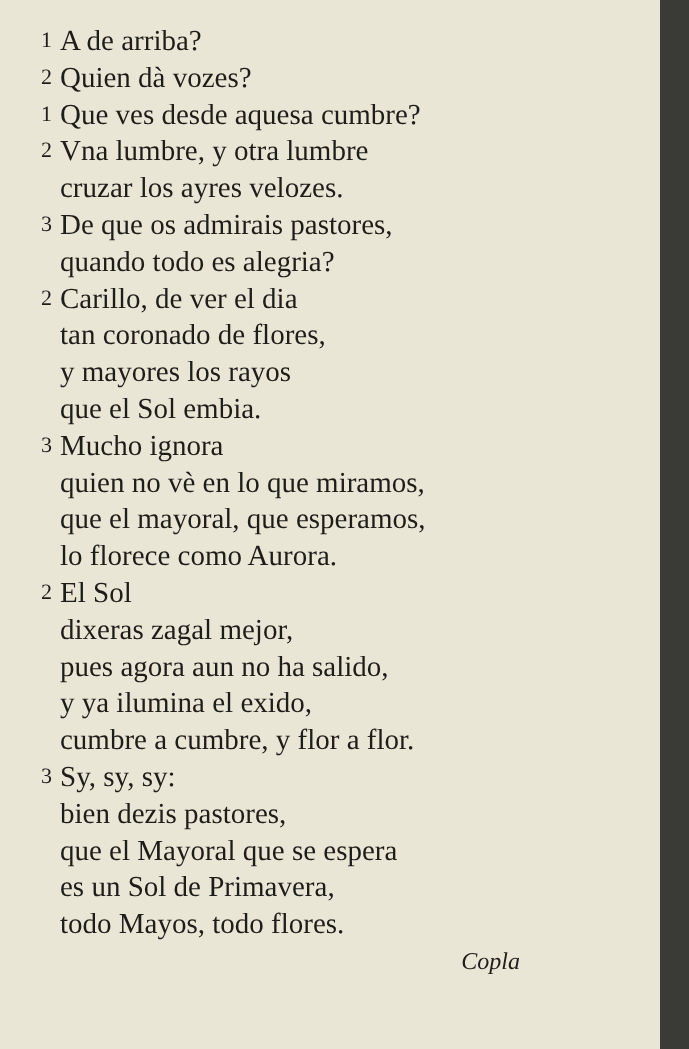1 A de arriba?
2 Quien dà vozes?
1 Que ves desde aquesa cumbre?
2 Vna lumbre, y otra lumbre
cruzar los ayres velozes.
3 De que os admirais pastores,
quando todo es alegria?
2 Carillo, de ver el dia
tan coronado de flores,
y mayores los rayos
que el Sol embia.
3 Mucho ignora
quien no vè en lo que miramos,
que el mayoral, que esperamos,
lo florece como Aurora.
2 El Sol
dixeras zagal mejor,
pues agora aun no ha salido,
y ya ilumina el exido,
cumbre a cumbre, y flor a flor.
3 Sy, sy, sy:
bien dezis pastores,
que el Mayoral que se espera
es un Sol de Primavera,
todo Mayos, todo flores.
Copla